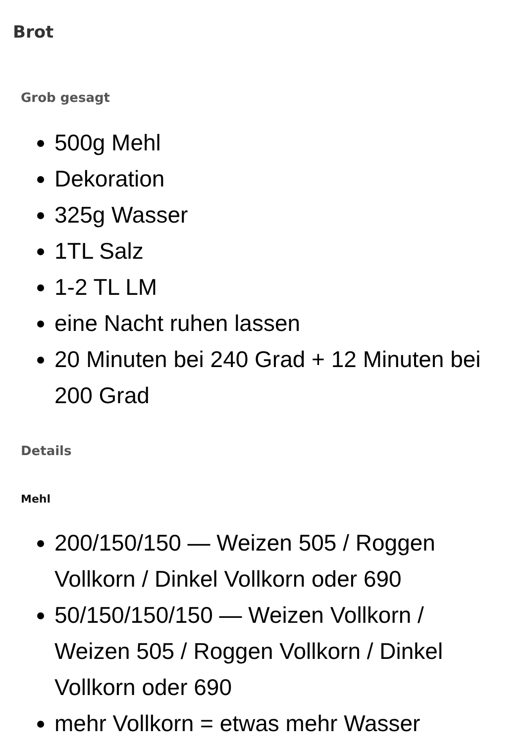Brot
Grob gesagt
500g Mehl
Dekoration
325g Wasser
1TL Salz
1-2 TL LM
eine Nacht ruhen lassen
20 Minuten bei 240 Grad + 12 Minuten bei 200 Grad
Details
Mehl
200/150/150 — Weizen 505 / Roggen Vollkorn / Dinkel Vollkorn oder 690
50/150/150/150 — Weizen Vollkorn / Weizen 505 / Roggen Vollkorn / Dinkel Vollkorn oder 690
mehr Vollkorn = etwas mehr Wasser